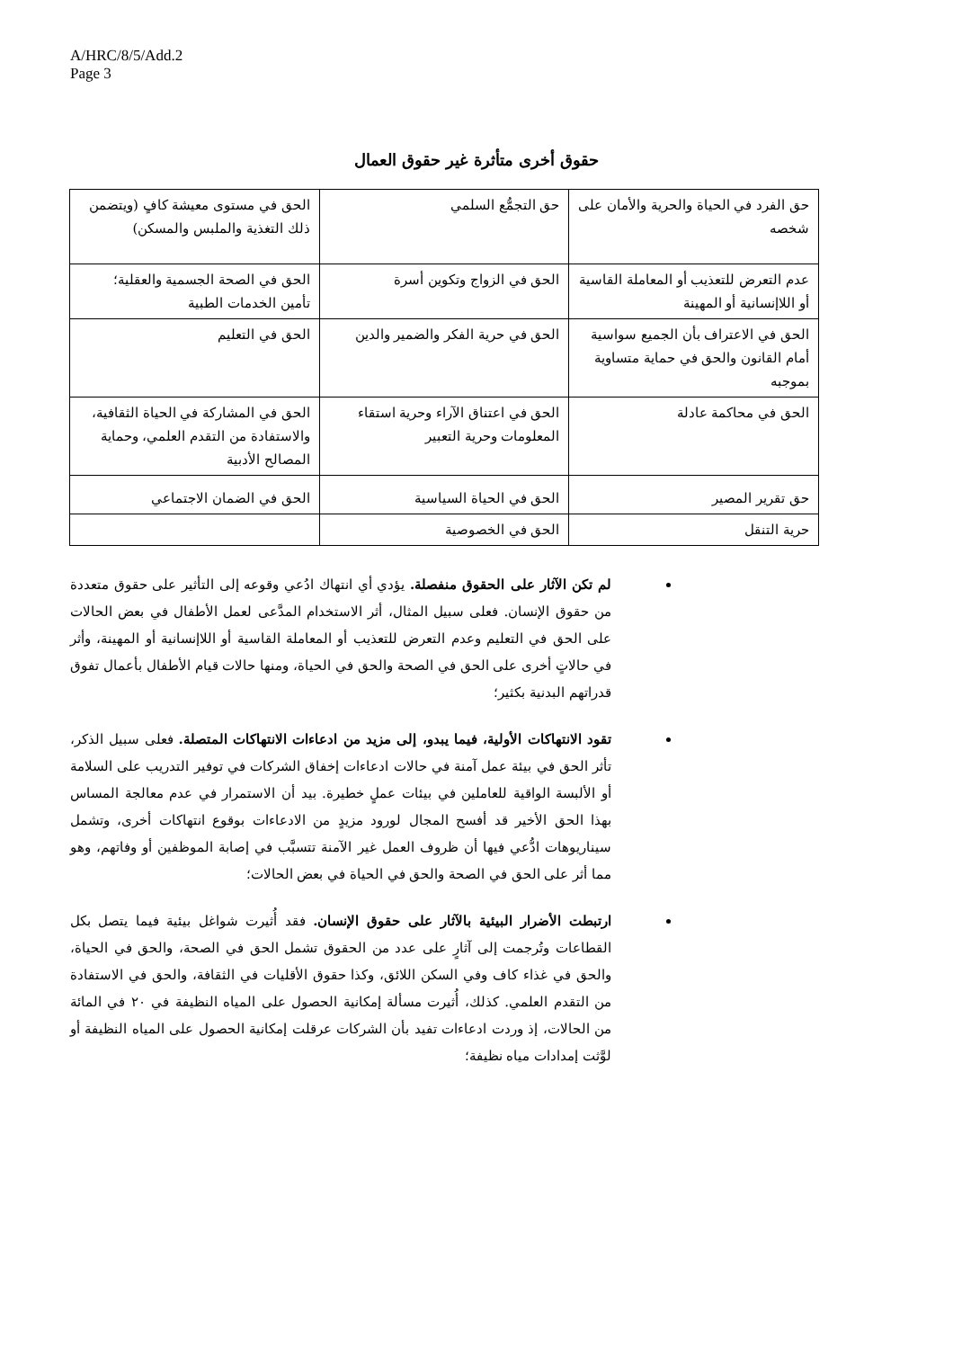A/HRC/8/5/Add.2
Page 3
حقوق أخرى متأثرة غير حقوق العمال
| حق الفرد في الحياة والحرية والأمان على شخصه | حق التجمُّع السلمي | الحق في مستوى معيشة كافٍ (ويتضمن ذلك التغذية والملبس والمسكن) |
| عدم التعرض للتعذيب أو المعاملة القاسية أو اللاإنسانية أو المهينة | الحق في الزواج وتكوين أسرة | الحق في الصحة الجسمية والعقلية؛ تأمين الخدمات الطبية |
| الحق في الاعتراف بأن الجميع سواسية أمام القانون والحق في حماية متساوية بموجبه | الحق في حرية الفكر والضمير والدين | الحق في التعليم |
| الحق في محاكمة عادلة | الحق في اعتناق الآراء وحرية استقاء المعلومات وحرية التعبير | الحق في المشاركة في الحياة الثقافية، والاستفادة من التقدم العلمي، وحماية المصالح الأدبية |
| حق تقرير المصير | الحق في الحياة السياسية | الحق في الضمان الاجتماعي |
| حرية التنقل | الحق في الخصوصية | |
لم تكن الآثار على الحقوق منفصلة. يؤدي أي انتهاك ادُعي وقوعه إلى التأثير على حقوق متعددة من حقوق الإنسان. فعلى سبيل المثال، أثر الاستخدام المدَّعى لعمل الأطفال في بعض الحالات على الحق في التعليم وعدم التعرض للتعذيب أو المعاملة القاسية أو اللاإنسانية أو المهينة، وأثر في حالاتٍ أخرى على الحق في الصحة والحق في الحياة، ومنها حالات قيام الأطفال بأعمال تفوق قدراتهم البدنية بكثير؛
تقود الانتهاكات الأولية، فيما يبدو، إلى مزيد من ادعاءات الانتهاكات المتصلة. فعلى سبيل الذكر، تأثر الحق في بيئة عمل آمنة في حالات ادعاءات إخفاق الشركات في توفير التدريب على السلامة أو الألبسة الواقية للعاملين في بيئات عملٍ خطيرة. بيد أن الاستمرار في عدم معالجة المساس بهذا الحق الأخير قد أفسح المجال لورود مزيدٍ من الادعاءات بوقوع انتهاكات أخرى، وتشمل سيناريوهات ادُّعي فيها أن ظروف العمل غير الآمنة تتسبَّب في إصابة الموظفين أو وفاتهم، وهو مما أثر على الحق في الصحة والحق في الحياة في بعض الحالات؛
ارتبطت الأضرار البيئية بالآثار على حقوق الإنسان. فقد أُثيرت شواغل بيئية فيما يتصل بكل القطاعات وتُرجمت إلى آثارٍ على عدد من الحقوق تشمل الحق في الصحة، والحق في الحياة، والحق في غذاء كاف وفي السكن اللائق، وكذا حقوق الأقليات في الثقافة، والحق في الاستفادة من التقدم العلمي. كذلك، أُثيرت مسألة إمكانية الحصول على المياه النظيفة في ٢٠ في المائة من الحالات، إذ وردت ادعاءات تفيد بأن الشركات عرقلت إمكانية الحصول على المياه النظيفة أو لوَّثت إمدادات مياه نظيفة؛